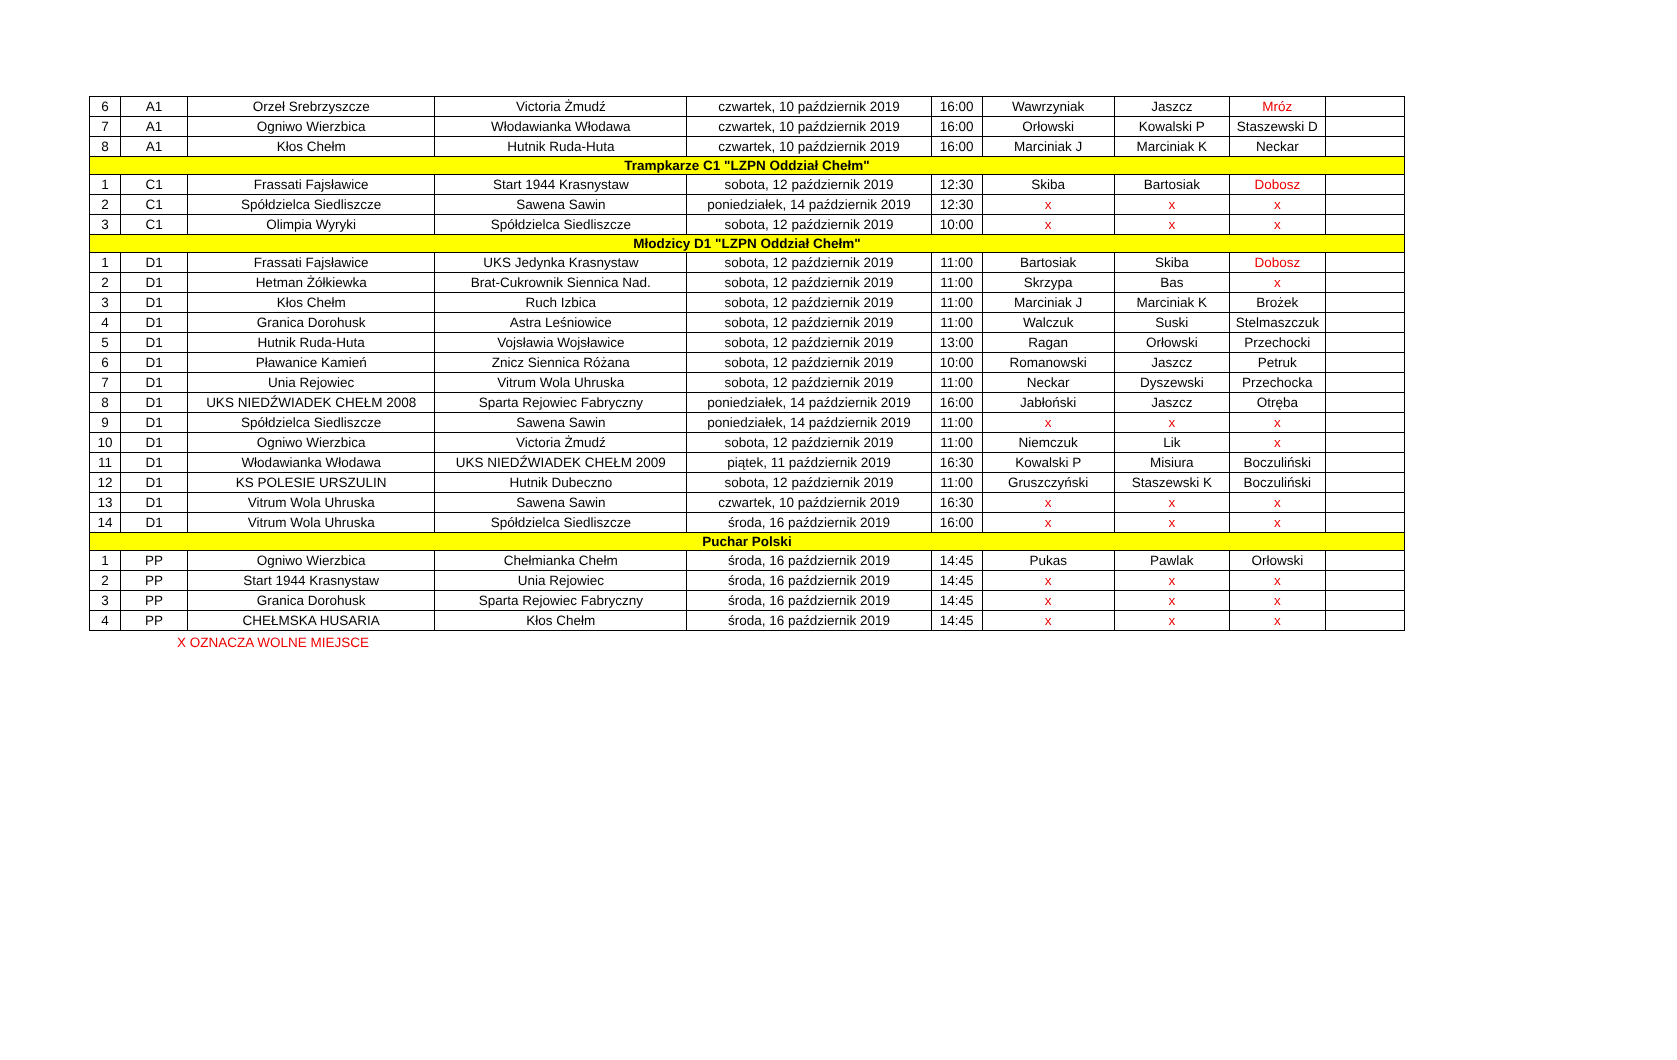| 6 | A1 | Orzeł Srebrzyszcze | Victoria Żmudź | czwartek, 10 październik 2019 | 16:00 | Wawrzyniak | Jaszcz | Mróz | |
| 7 | A1 | Ogniwo Wierzbica | Włodawianka Włodawa | czwartek, 10 październik 2019 | 16:00 | Orłowski | Kowalski P | Staszewski D | |
| 8 | A1 | Kłos Chełm | Hutnik Ruda-Huta | czwartek, 10 październik 2019 | 16:00 | Marciniak J | Marciniak K | Neckar | |
| Trampkarze C1 "LZPN Oddział Chełm" | | | | | | | | | |
| 1 | C1 | Frassati Fajsławice | Start 1944 Krasnystaw | sobota, 12 październik 2019 | 12:30 | Skiba | Bartosiak | Dobosz | |
| 2 | C1 | Spółdzielca Siedliszcze | Sawena Sawin | poniedziałek, 14 październik 2019 | 12:30 | x | x | x | |
| 3 | C1 | Olimpia Wyryki | Spółdzielca Siedliszcze | sobota, 12 październik 2019 | 10:00 | x | x | x | |
| Młodzicy D1 "LZPN Oddział Chełm" | | | | | | | | | |
| 1 | D1 | Frassati Fajsławice | UKS Jedynka Krasnystaw | sobota, 12 październik 2019 | 11:00 | Bartosiak | Skiba | Dobosz | |
| 2 | D1 | Hetman Żółkiewka | Brat-Cukrownik Siennica Nad. | sobota, 12 październik 2019 | 11:00 | Skrzypa | Bas | x | |
| 3 | D1 | Kłos Chełm | Ruch Izbica | sobota, 12 październik 2019 | 11:00 | Marciniak J | Marciniak K | Brożek | |
| 4 | D1 | Granica Dorohusk | Astra Leśniowice | sobota, 12 październik 2019 | 11:00 | Walczuk | Suski | Stelmaszczuk | |
| 5 | D1 | Hutnik Ruda-Huta | Vojsławia Wojsławice | sobota, 12 październik 2019 | 13:00 | Ragan | Orłowski | Przechocki | |
| 6 | D1 | Pławanice Kamień | Znicz Siennica Różana | sobota, 12 październik 2019 | 10:00 | Romanowski | Jaszcz | Petruk | |
| 7 | D1 | Unia Rejowiec | Vitrum Wola Uhruska | sobota, 12 październik 2019 | 11:00 | Neckar | Dyszewski | Przechocka | |
| 8 | D1 | UKS NIEDŹWIADEK CHEŁM 2008 | Sparta Rejowiec Fabryczny | poniedziałek, 14 październik 2019 | 16:00 | Jabłoński | Jaszcz | Otręba | |
| 9 | D1 | Spółdzielca Siedliszcze | Sawena Sawin | poniedziałek, 14 październik 2019 | 11:00 | x | x | x | |
| 10 | D1 | Ogniwo Wierzbica | Victoria Żmudź | sobota, 12 październik 2019 | 11:00 | Niemczuk | Lik | x | |
| 11 | D1 | Włodawianka Włodawa | UKS NIEDŹWIADEK CHEŁM 2009 | piątek, 11 październik 2019 | 16:30 | Kowalski P | Misiura | Boczuliński | |
| 12 | D1 | KS POLESIE URSZULIN | Hutnik Dubeczno | sobota, 12 październik 2019 | 11:00 | Gruszczyński | Staszewski K | Boczuliński | |
| 13 | D1 | Vitrum Wola Uhruska | Sawena Sawin | czwartek, 10 październik 2019 | 16:30 | x | x | x | |
| 14 | D1 | Vitrum Wola Uhruska | Spółdzielca Siedliszcze | środa, 16 październik 2019 | 16:00 | x | x | x | |
| Puchar Polski | | | | | | | | | |
| 1 | PP | Ogniwo Wierzbica | Chełmianka Chełm | środa, 16 październik 2019 | 14:45 | Pukas | Pawlak | Orłowski | |
| 2 | PP | Start 1944 Krasnystaw | Unia Rejowiec | środa, 16 październik 2019 | 14:45 | x | x | x | |
| 3 | PP | Granica Dorohusk | Sparta Rejowiec Fabryczny | środa, 16 październik 2019 | 14:45 | x | x | x | |
| 4 | PP | CHEŁMSKA HUSARIA | Kłos Chełm | środa, 16 październik 2019 | 14:45 | x | x | x | |
X OZNACZA WOLNE MIEJSCE